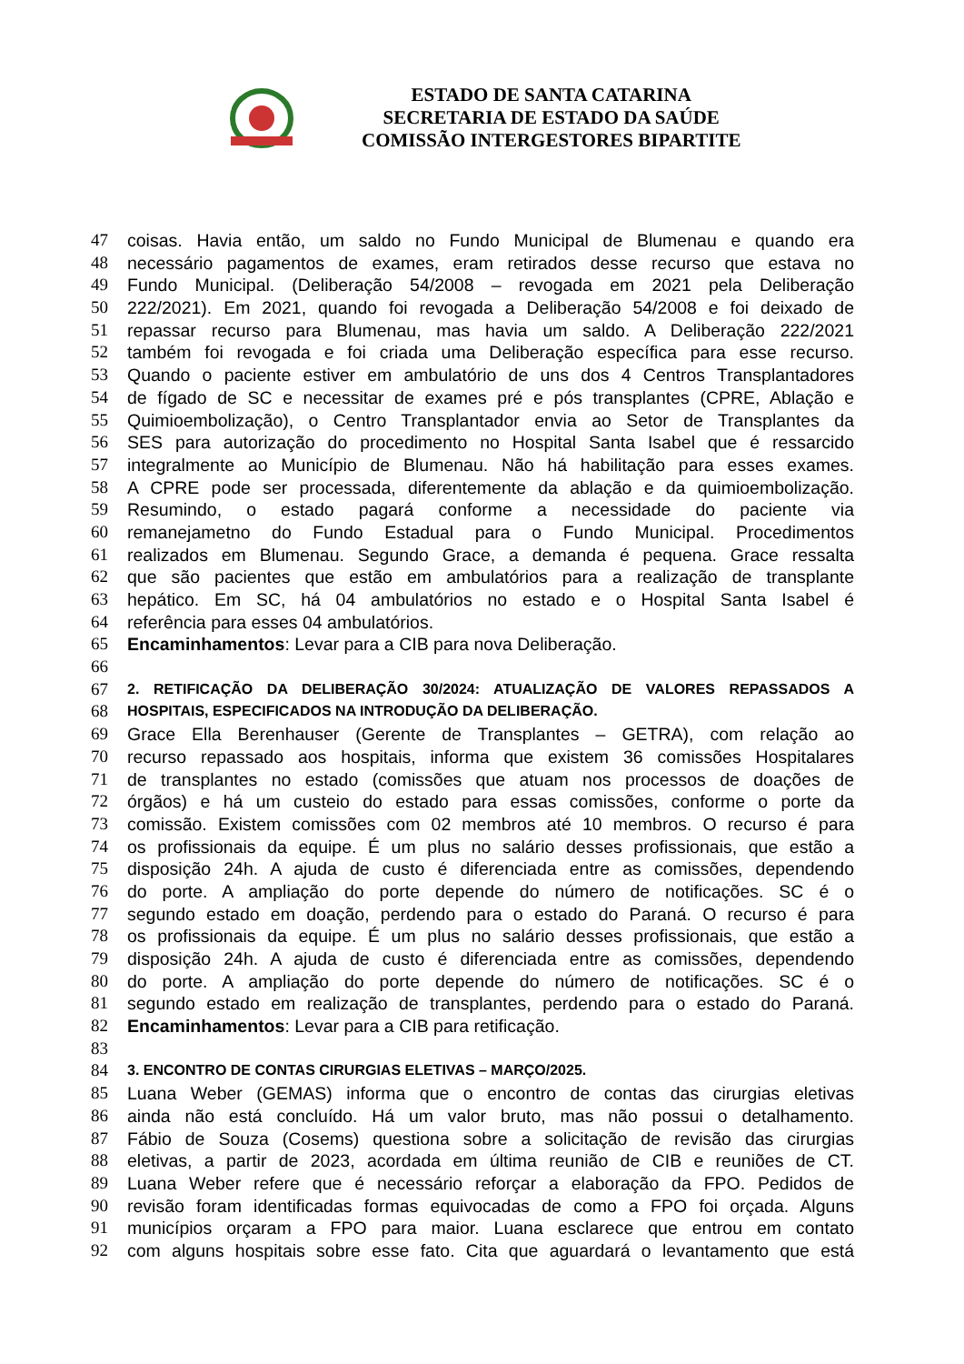ESTADO DE SANTA CATARINA
SECRETARIA DE ESTADO DA SAÚDE
COMISSÃO INTERGESTORES BIPARTITE
47 coisas. Havia então, um saldo no Fundo Municipal de Blumenau e quando era
48 necessário pagamentos de exames, eram retirados desse recurso que estava no
49 Fundo Municipal. (Deliberação 54/2008 – revogada em 2021 pela Deliberação
50 222/2021). Em 2021, quando foi revogada a Deliberação 54/2008 e foi deixado de
51 repassar recurso para Blumenau, mas havia um saldo. A Deliberação 222/2021
52 também foi revogada e foi criada uma Deliberação específica para esse recurso.
53 Quando o paciente estiver em ambulatório de uns dos 4 Centros Transplantadores
54 de fígado de SC e necessitar de exames pré e pós transplantes (CPRE, Ablação e
55 Quimioembolização), o Centro Transplantador envia ao Setor de Transplantes da
56 SES para autorização do procedimento no Hospital Santa Isabel que é ressarcido
57 integralmente ao Município de Blumenau. Não há habilitação para esses exames.
58 A CPRE pode ser processada, diferentemente da ablação e da quimioembolização.
59 Resumindo, o estado pagará conforme a necessidade do paciente via
60 remanejametno do Fundo Estadual para o Fundo Municipal. Procedimentos
61 realizados em Blumenau. Segundo Grace, a demanda é pequena. Grace ressalta
62 que são pacientes que estão em ambulatórios para a realização de transplante
63 hepático. Em SC, há 04 ambulatórios no estado e o Hospital Santa Isabel é
64 referência para esses 04 ambulatórios.
65 Encaminhamentos: Levar para a CIB para nova Deliberação.
66
67 2. RETIFICAÇÃO DA DELIBERAÇÃO 30/2024: ATUALIZAÇÃO DE VALORES REPASSADOS A
68 HOSPITAIS, ESPECIFICADOS NA INTRODUÇÃO DA DELIBERAÇÃO.
69 Grace Ella Berenhauser (Gerente de Transplantes – GETRA), com relação ao
70 recurso repassado aos hospitais, informa que existem 36 comissões Hospitalares
71 de transplantes no estado (comissões que atuam nos processos de doações de
72 órgãos) e há um custeio do estado para essas comissões, conforme o porte da
73 comissão. Existem comissões com 02 membros até 10 membros. O recurso é para
74 os profissionais da equipe. É um plus no salário desses profissionais, que estão a
75 disposição 24h. A ajuda de custo é diferenciada entre as comissões, dependendo
76 do porte. A ampliação do porte depende do número de notificações. SC é o
77 segundo estado em doação, perdendo para o estado do Paraná. O recurso é para
78 os profissionais da equipe. É um plus no salário desses profissionais, que estão a
79 disposição 24h. A ajuda de custo é diferenciada entre as comissões, dependendo
80 do porte. A ampliação do porte depende do número de notificações. SC é o
81 segundo estado em realização de transplantes, perdendo para o estado do Paraná.
82 Encaminhamentos: Levar para a CIB para retificação.
83
84 3. ENCONTRO DE CONTAS CIRURGIAS ELETIVAS – MARÇO/2025.
85 Luana Weber (GEMAS) informa que o encontro de contas das cirurgias eletivas
86 ainda não está concluído. Há um valor bruto, mas não possui o detalhamento.
87 Fábio de Souza (Cosems) questiona sobre a solicitação de revisão das cirurgias
88 eletivas, a partir de 2023, acordada em última reunião de CIB e reuniões de CT.
89 Luana Weber refere que é necessário reforçar a elaboração da FPO. Pedidos de
90 revisão foram identificadas formas equivocadas de como a FPO foi orçada. Alguns
91 municípios orçaram a FPO para maior. Luana esclarece que entrou em contato
92 com alguns hospitais sobre esse fato. Cita que aguardará o levantamento que está